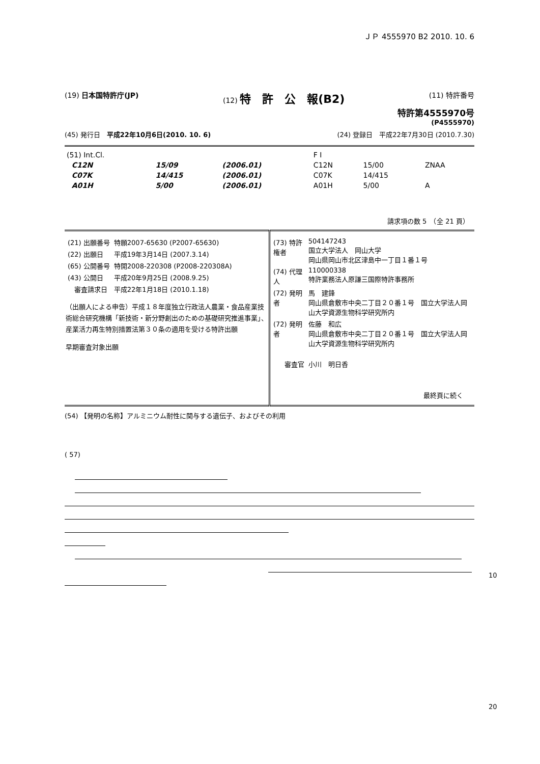ＪＰ 4555970 B2 2010. 10. 6
(19) 日本国特許庁(JP) (12) 特　許　公　報(B2) (11) 特許番号
特許第4555970号
(P4555970)
(45) 発行日　平成22年10月6日(2010. 10. 6) (24) 登録日　平成22年7月30日 (2010.7.30)
| (51) Int.Cl. | | | F I | | |
| C12N | 15/09 | (2006.01) | C12N | 15/00 | ZNAA |
| C07K | 14/415 | (2006.01) | C07K | 14/415 | |
| A01H | 5/00 | (2006.01) | A01H | 5/00 | A |
請求項の数 5　（全 21 頁）
| / (21) 出願番号 / 特願2007-65630 (P2007-65630) / / (22) 出願日 / 平成19年3月14日 (2007.3.14) / / (65) 公開番号 / 特開2008-220308 (P2008-220308A) / / (43) 公開日 / 平成20年9月25日 (2008.9.25) / / 審査請求日 / 平成22年1月18日 (2010.1.18) / （出願人による申告）平成１８年度独立行政法人農業・食品産業技術総合研究機構「新技術・新分野創出のための基礎研究推進事業」、産業活力再生特別措置法第３０条の適用を受ける特許出願 早期審査対象出願 | / (73) 特許権者 / 504147243 国立大学法人 岡山大学 岡山県岡山市北区津島中一丁目１番１号 / / (74) 代理人 / 110000338 特許業務法人原謙三国際特許事務所 / / (72) 発明者 / 馬 建鋒 岡山県倉敷市中央二丁目２０番１号 国立大学法人岡山大学資源生物科学研究所内 / / (72) 発明者 / 佐藤 和広 岡山県倉敷市中央二丁目２０番１号 国立大学法人岡山大学資源生物科学研究所内 / / 審査官 / 小川 明日香 / 最終頁に続く |
(54) 【発明の名称】アルミニウム耐性に関与する遺伝子、およびその利用
( 57)
10
20